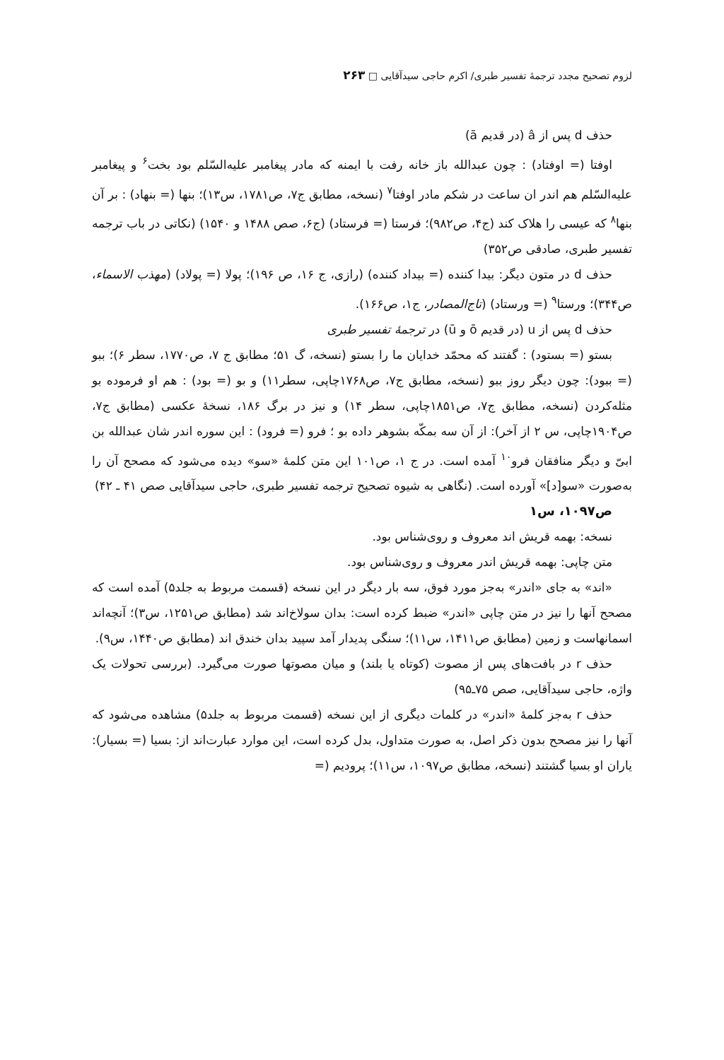لزوم تصحیح مجدد ترجمهٔ تفسیر طبری/ اکرم حاجی سیدآقایی □ ۲۶۳
حذف d پس از â (در قدیم ā)
اوفتا (= اوفتاد) : چون عبدالله باز خانه رفت با ایمنه که مادر پیغامبر علیه‌السّلم بود بخت<sup>۶</sup> و پیغامبر علیه‌السّلم هم اندر ان ساعت در شکم مادر اوفتا<sup>۷</sup> (نسخه، مطابق ج۷، ص۱۷۸۱، س۱۳)؛ بنها (= بنهاد) : بر آن بنها<sup>۸</sup> که عیسی را هلاک کند (ج۴، ص۹۸۲)؛ فرستا (= فرستاد) (ج۶، صص ۱۴۸۸ و ۱۵۴۰) (نکاتی در باب ترجمه تفسیر طبری، صادقی ص۳۵۲)
حذف d در متون دیگر: بیدا کننده (= بیداد کننده) (رازی، ج ۱۶، ص ۱۹۶)؛ پولا (= پولاد) (مهذب الاسماء، ص۳۴۴)؛ ورستا<sup>۹</sup> (= ورستاد) (تاج‌المصادر، ج۱، ص۱۶۶).
حذف d پس از u (در قدیم ō و ū) در ترجمهٔ تفسیر طبری
بستو (= بستود) : گفتند که محمّد خدایان ما را بستو (نسخه، گ ۵۱؛ مطابق ج ۷، ص۱۷۷۰، سطر ۶)؛ ببو (= ببود): چون دیگر روز ببو (نسخه، مطابق ج۷، ص۱۷۶۸چاپی، سطر۱۱) و بو (= بود) : هم او فرموده بو مثله‌کردن (نسخه، مطابق ج۷، ص۱۸۵۱چاپی، سطر ۱۴) و نیز در برگ ۱۸۶، نسخهٔ عکسی (مطابق ج۷، ص۱۹۰۴چاپی، س ۲ از آخر): از آن سه بمکّه بشوهر داده بو ؛ فرو (= فرود) : این سوره اندر شان عبدالله بن ابیّ و دیگر منافقان فرو<sup>۱۰</sup> آمده است. در ج ۱، ص۱۰۱ این متن کلمهٔ «سو» دیده می‌شود که مصحح آن را به‌صورت «سو[د]» آورده است. (نگاهی به شیوه تصحیح ترجمه تفسیر طبری، حاجی سیدآقایی صص ۴۱ ـ ۴۲)
ص۱۰۹۷، س۱
نسخه: بهمه قریش اند معروف و روی‌شناس بود.
متن چاپی: بهمه قریش اندر معروف و روی‌شناس بود.
«اند» به جای «اندر» به‌جز مورد فوق، سه بار دیگر در این نسخه (قسمت مربوط به جلد۵) آمده است که مصحح آنها را نیز در متن چاپی «اندر» ضبط کرده است: بدان سولاخ‌اند شد (مطابق ص۱۲۵۱، س۳)؛ آنچه‌اند اسمانهاست و زمین (مطابق ص۱۴۱۱، س۱۱)؛ سنگی پدیدار آمد سپید بدان خندق اند (مطابق ص۱۴۴۰، س۹).
حذف r در بافت‌های پس از مصوت (کوتاه یا بلند) و میان مصوتها صورت می‌گیرد. (بررسی تحولات یک واژه، حاجی سیدآقایی، صص ۷۵ـ۹۵)
حذف r به‌جز کلمهٔ «اندر» در کلمات دیگری از این نسخه (قسمت مربوط به جلد۵) مشاهده می‌شود که آنها را نیز مصحح بدون ذکر اصل، به صورت متداول، بدل کرده است، این موارد عبارت‌اند از: بسیا (= بسیار): یاران او بسیا گشتند (نسخه، مطابق ص۱۰۹۷، س۱۱)؛ پرودیم (=